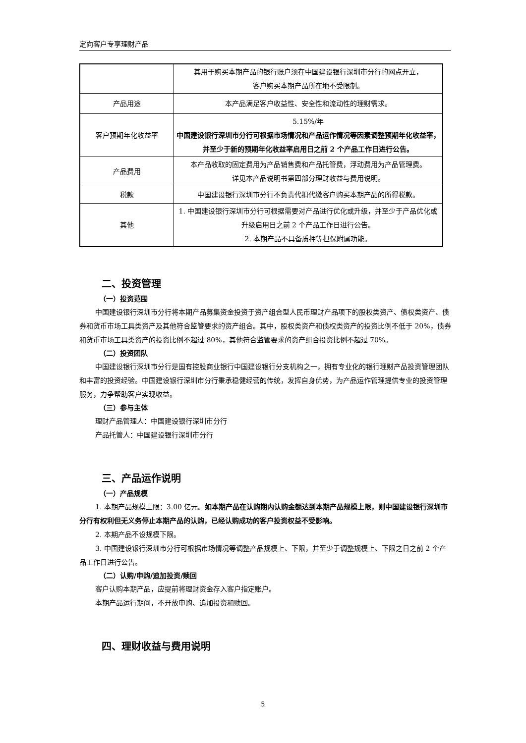定向客户专享理财产品
| | 其用于购买本期产品的银行账户须在中国建设银行深圳市分行的网点开立， 客户购买本期产品所在地不受限制。 |
| 产品用途 | 本产品满足客户收益性、安全性和流动性的理财需求。 |
| 客户预期年化收益率 | 5.15%/年 中国建设银行深圳市分行可根据市场情况和产品运作情况等因素调整预期年化收益率，并至少于新的预期年化收益率启用日之前 2 个产品工作日进行公告。 |
| 产品费用 | 本产品收取的固定费用为产品销售费和产品托管费，浮动费用为产品管理费。 详见本产品说明书第四部分理财收益与费用说明。 |
| 税款 | 中国建设银行深圳市分行不负责代扣代缴客户购买本期产品的所得税款。 |
| 其他 | 1. 中国建设银行深圳市分行可根据需要对产品进行优化或升级，并至少于产品优化或升级启用日之前 2 个产品工作日进行公告。 2. 本期产品不具备质押等担保附属功能。 |
二、投资管理
（一）投资范围
中国建设银行深圳市分行将本期产品募集资金投资于资产组合型人民币理财产品项下的股权类资产、债权类资产、债券和货币市场工具类资产及其他符合监管要求的资产组合。其中，股权类资产和债权类资产的投资比例不低于 20%，债券和货币市场工具类资产的投资比例不超过 80%，其他符合监管要求的资产组合投资比例不超过 70%。
（二）投资团队
中国建设银行深圳市分行是国有控股商业银行中国建设银行分支机构之一，拥有专业化的银行理财产品投资管理团队和丰富的投资经验。中国建设银行深圳市分行秉承稳健经营的传统，发挥自身优势，为产品运作管理提供专业的投资管理服务，力争帮助客户实现收益。
（三）参与主体
理财产品管理人：中国建设银行深圳市分行
产品托管人：中国建设银行深圳市分行
三、产品运作说明
（一）产品规模
1. 本期产品规模上限：3.00 亿元。如本期产品在认购期内认购金额达到本期产品规模上限，则中国建设银行深圳市分行有权利但无义务停止本期产品的认购，已经认购成功的客户投资权益不受影响。
2. 本期产品不设规模下限。
3. 中国建设银行深圳市分行可根据市场情况等调整产品规模上、下限，并至少于调整规模上、下限之日之前 2 个产品工作日进行公告。
（二）认购/申购/追加投资/赎回
客户认购本期产品，应提前将理财资金存入客户指定账户。
本期产品运行期间，不开放申购、追加投资和赎回。
四、理财收益与费用说明
5